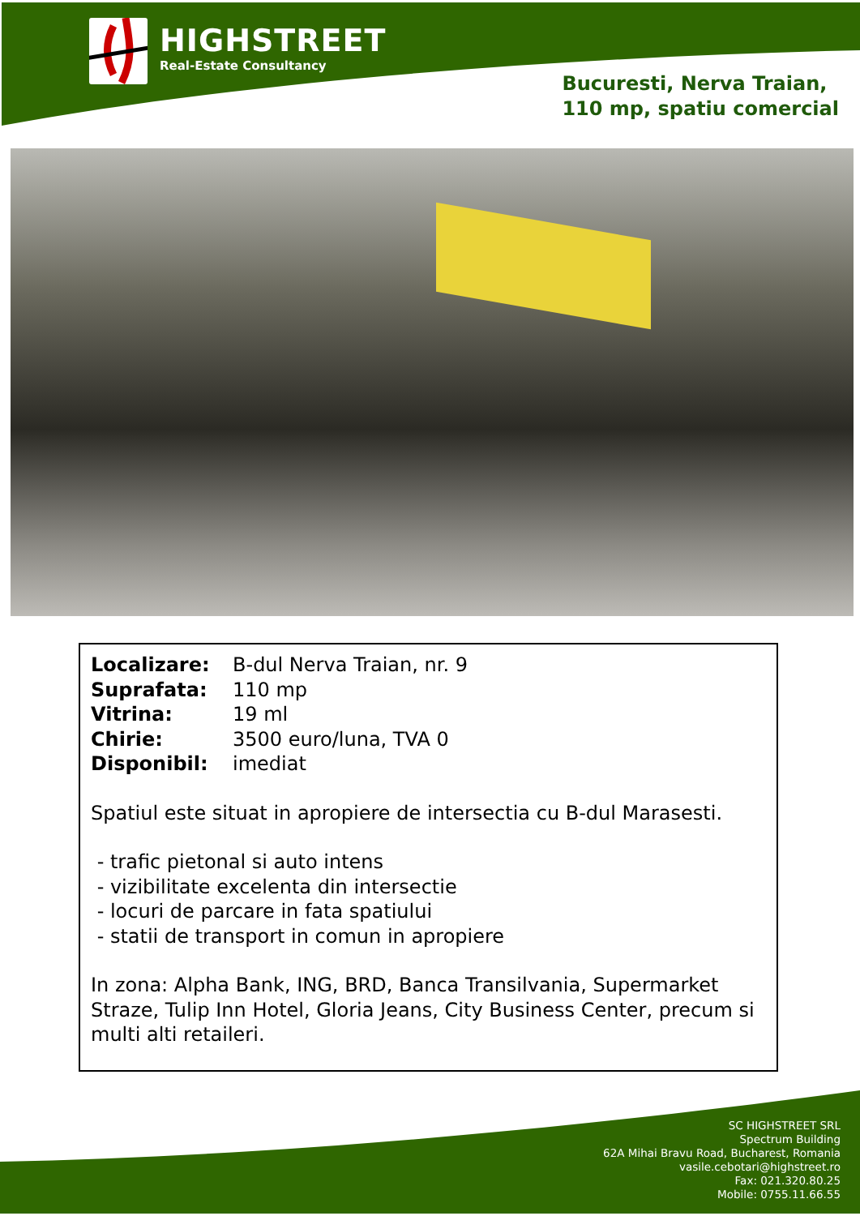HIGHSTREET
Real-Estate Consultancy
Bucuresti, Nerva Traian,
110 mp, spatiu comercial
Localizare: B-dul Nerva Traian, nr. 9
Suprafata: 110 mp
Vitrina: 19 ml
Chirie: 3500 euro/luna, TVA 0
Disponibil: imediat
Spatiul este situat in apropiere de intersectia cu B-dul Marasesti.
- trafic pietonal si auto intens
- vizibilitate excelenta din intersectie
- locuri de parcare in fata spatiului
- statii de transport in comun in apropiere
In zona: Alpha Bank, ING, BRD, Banca Transilvania, Supermarket Straze, Tulip Inn Hotel, Gloria Jeans, City Business Center, precum si multi alti retaileri.
SC HIGHSTREET SRL
Spectrum Building
62A Mihai Bravu Road, Bucharest, Romania
vasile.cebotari@highstreet.ro
Fax: 021.320.80.25
Mobile: 0755.11.66.55